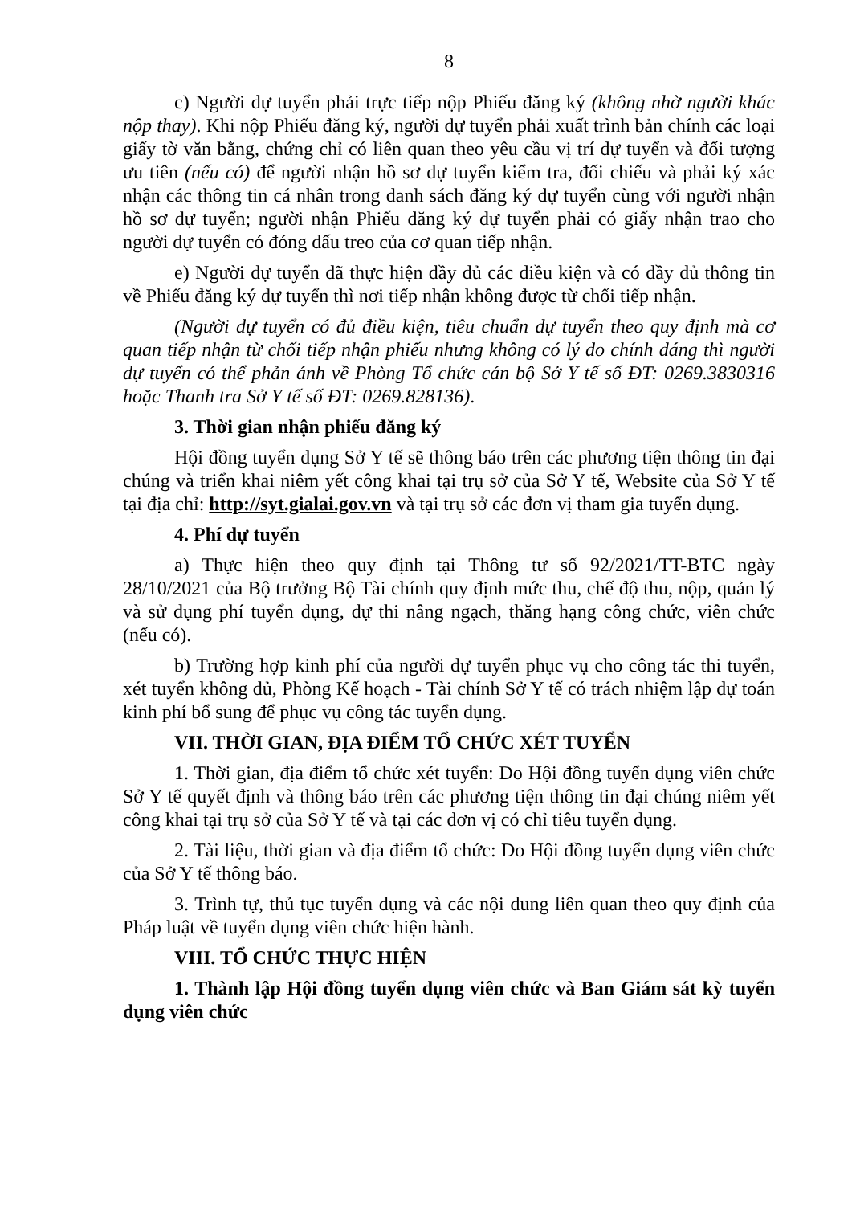8
c) Người dự tuyển phải trực tiếp nộp Phiếu đăng ký (không nhờ người khác nộp thay). Khi nộp Phiếu đăng ký, người dự tuyển phải xuất trình bản chính các loại giấy tờ văn bằng, chứng chỉ có liên quan theo yêu cầu vị trí dự tuyển và đối tượng ưu tiên (nếu có) để người nhận hồ sơ dự tuyển kiểm tra, đối chiếu và phải ký xác nhận các thông tin cá nhân trong danh sách đăng ký dự tuyển cùng với người nhận hồ sơ dự tuyển; người nhận Phiếu đăng ký dự tuyển phải có giấy nhận trao cho người dự tuyển có đóng dấu treo của cơ quan tiếp nhận.
e) Người dự tuyển đã thực hiện đầy đủ các điều kiện và có đầy đủ thông tin về Phiếu đăng ký dự tuyển thì nơi tiếp nhận không được từ chối tiếp nhận.
(Người dự tuyển có đủ điều kiện, tiêu chuẩn dự tuyển theo quy định mà cơ quan tiếp nhận từ chối tiếp nhận phiếu nhưng không có lý do chính đáng thì người dự tuyển có thể phản ánh về Phòng Tổ chức cán bộ Sở Y tế số ĐT: 0269.3830316 hoặc Thanh tra Sở Y tế số ĐT: 0269.828136).
3. Thời gian nhận phiếu đăng ký
Hội đồng tuyển dụng Sở Y tế sẽ thông báo trên các phương tiện thông tin đại chúng và triển khai niêm yết công khai tại trụ sở của Sở Y tế, Website của Sở Y tế tại địa chỉ: http://syt.gialai.gov.vn và tại trụ sở các đơn vị tham gia tuyển dụng.
4. Phí dự tuyển
a) Thực hiện theo quy định tại Thông tư số 92/2021/TT-BTC ngày 28/10/2021 của Bộ trưởng Bộ Tài chính quy định mức thu, chế độ thu, nộp, quản lý và sử dụng phí tuyển dụng, dự thi nâng ngạch, thăng hạng công chức, viên chức (nếu có).
b) Trường hợp kinh phí của người dự tuyển phục vụ cho công tác thi tuyển, xét tuyển không đủ, Phòng Kế hoạch - Tài chính Sở Y tế có trách nhiệm lập dự toán kinh phí bổ sung để phục vụ công tác tuyển dụng.
VII. THỜI GIAN, ĐỊA ĐIỂM TỔ CHỨC XÉT TUYỂN
1. Thời gian, địa điểm tổ chức xét tuyển: Do Hội đồng tuyển dụng viên chức Sở Y tế quyết định và thông báo trên các phương tiện thông tin đại chúng niêm yết công khai tại trụ sở của Sở Y tế và tại các đơn vị có chỉ tiêu tuyển dụng.
2. Tài liệu, thời gian và địa điểm tổ chức: Do Hội đồng tuyển dụng viên chức của Sở Y tế thông báo.
3. Trình tự, thủ tục tuyển dụng và các nội dung liên quan theo quy định của Pháp luật về tuyển dụng viên chức hiện hành.
VIII. TỔ CHỨC THỰC HIỆN
1. Thành lập Hội đồng tuyển dụng viên chức và Ban Giám sát kỳ tuyển dụng viên chức